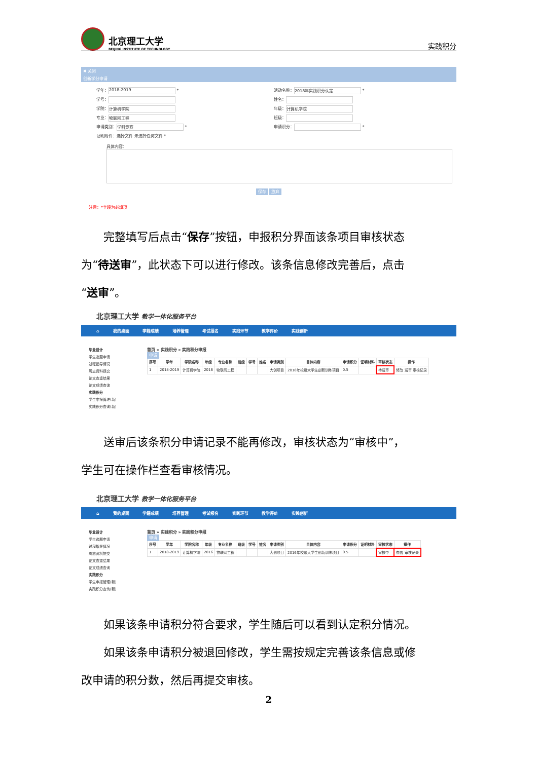北京理工大学
BEIJING INSTITUTE OF TECHNOLOGY
实践积分
✖ 关闭
创新学分申请
学年： 2018-2019 *
活动名称： 2018年实践积分认定 *
学号：
姓名：
学院： 计算机学院
年级： 计算机学院
专业： 物联网工程
班级：
申请类别： 学科竞赛 *
申请积分： *
证明附件：选择文件 未选择任何文件 *
具体内容：
保存 放弃
注意：*字段为必填项
完整填写后点击“保存”按钮，申报积分界面该条项目审核状态
为“待送审”，此状态下可以进行修改。该条信息修改完善后，点击
“送审”。
北京理工大学 教学一体化服务平台
⌂ 我的桌面 学籍成绩 培养管理 考试报名 实践环节 教学评价 实践创新
毕业设计
学生选题申请
过程指导情况
周志资料提交
论文查重结果
论文成绩查询
实践积分
学生申报管理(新)
实践积分查询(新)
首页 » 实践积分 » 实践积分申报
申请
| 序号 | 学年 | 学院名称 | 年级 | 专业名称 | 班级 | 学号 | 姓名 | 申请类别 | 目体内容 | 申请积分 | 证明材料 | 审核状态 | 操作 |
| --- | --- | --- | --- | --- | --- | --- | --- | --- | --- | --- | --- | --- | --- |
| 1 | 2018-2019 | 计算机学院 | 2016 | 物联网工程 | | | | 大创项目 | 2016年校级大学生创新训练项目 | 0.5 | | 待送审 | 修改 送审 审核记录 |
送审后该条积分申请记录不能再修改，审核状态为“审核中”，
学生可在操作栏查看审核情况。
北京理工大学 教学一体化服务平台
⌂ 我的桌面 学籍成绩 培养管理 考试报名 实践环节 教学评价 实践创新
毕业设计
学生选题申请
过程指导情况
周志资料提交
论文查重结果
论文成绩查询
实践积分
学生申报管理(新)
实践积分查询(新)
首页 » 实践积分 » 实践积分申报
申请
| 序号 | 学年 | 学院名称 | 年级 | 专业名称 | 班级 | 学号 | 姓名 | 申请类别 | 目体内容 | 申请积分 | 证明材料 | 审核状态 | 操作 |
| --- | --- | --- | --- | --- | --- | --- | --- | --- | --- | --- | --- | --- | --- |
| 1 | 2018-2019 | 计算机学院 | 2016 | 物联网工程 | | | | 大创项目 | 2016年校级大学生创新训练项目 | 0.5 | | 审核中 | 查看 审核记录 |
如果该条申请积分符合要求，学生随后可以看到认定积分情况。
如果该条申请积分被退回修改，学生需按规定完善该条信息或修
改申请的积分数，然后再提交审核。
2